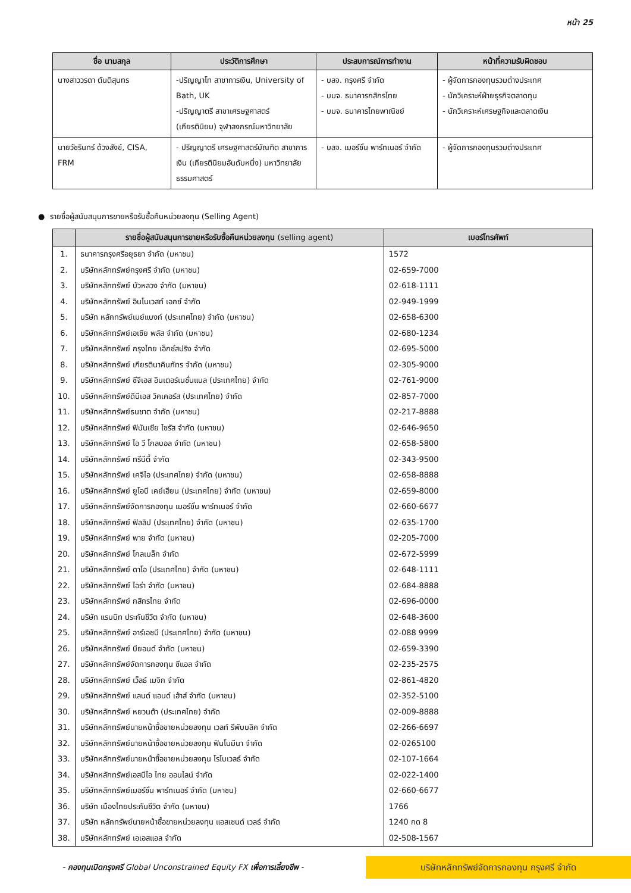หน้า 25
| ชื่อ นามสกุล | ประวัติการศึกษา | ประสบการณ์การทำงาน | หน้าที่ความรับผิดชอบ |
| --- | --- | --- | --- |
| นางสาววรดา ตันติสุนทร | -ปริญญาโท สาขาการเงิน, University of Bath, UK -ปริญญาตรี สาขาเศรษฐศาสตร์ (เกียรตินิยม) จุฬาลงกรณ์มหาวิทยาลัย | - บลจ. กรุงศรี จำกัด - บมจ. ธนาคารกสิกรไทย - บมจ. ธนาคารไทยพาณิชย์ | - ผู้จัดการกองทุนรวมต่างประเทศ - นักวิเคราะห์ฝ่ายธุรกิจตลาดทุน - นักวิเคราะห์เศรษฐกิจและตลาดเงิน |
| นายวัชรินทร์ ด้วงสังข์, CISA, FRM | - ปริญญาตรี เศรษฐศาสตร์บัณฑิต สาขาการเงิน (เกียรตินิยมอันดับหนึ่ง) มหาวิทยาลัยธรรมศาสตร์ | - บลจ. เมอร์ชั่น พาร์ทเนอร์ จำกัด | - ผู้จัดการกองทุนรวมต่างประเทศ |
● รายชื่อผู้สนับสนุนการขายหรือรับซื้อคืนหน่วยลงทุน (Selling Agent)
| | รายชื่อผู้สนับสนุนการขายหรือรับซื้อคืนหน่วยลงทุน (selling agent) | เบอร์โทรศัพท์ |
| --- | --- | --- |
| 1. | ธนาคารกรุงศรีอยุธยา จำกัด (มหาชน) | 1572 |
| 2. | บริษัทหลักทรัพย์กรุงศรี จำกัด (มหาชน) | 02-659-7000 |
| 3. | บริษัทหลักทรัพย์ บัวหลวง จำกัด (มหาชน) | 02-618-1111 |
| 4. | บริษัทหลักทรัพย์ อินโนเวสท์ เอกซ์ จำกัด | 02-949-1999 |
| 5. | บริษัท หลักทรัพย์เมย์แบงก์ (ประเทศไทย) จำกัด (มหาชน) | 02-658-6300 |
| 6. | บริษัทหลักทรัพย์เอเซีย พลัส จำกัด (มหาชน) | 02-680-1234 |
| 7. | บริษัทหลักทรัพย์ กรุงไทย เอ็กซ์สปริง จำกัด | 02-695-5000 |
| 8. | บริษัทหลักทรัพย์ เกียรตินาคินภัทร จำกัด (มหาชน) | 02-305-9000 |
| 9. | บริษัทหลักทรัพย์ ซีจีเอส อินเตอร์เนชั่นแนล (ประเทศไทย) จำกัด | 02-761-9000 |
| 10. | บริษัทหลักทรัพย์ดีบีเอส วิคเคอร์ส (ประเทศไทย) จำกัด | 02-857-7000 |
| 11. | บริษัทหลักทรัพย์ธนชาต จำกัด (มหาชน) | 02-217-8888 |
| 12. | บริษัทหลักทรัพย์ ฟินันเซีย ไซรัส จำกัด (มหาชน) | 02-646-9650 |
| 13. | บริษัทหลักทรัพย์ ไอ วี โกลบอล จำกัด (มหาชน) | 02-658-5800 |
| 14. | บริษัทหลักทรัพย์ ทรีนีตี้ จำกัด | 02-343-9500 |
| 15. | บริษัทหลักทรัพย์ เคจีไอ (ประเทศไทย) จำกัด (มหาชน) | 02-658-8888 |
| 16. | บริษัทหลักทรัพย์ ยูโอบี เคย์เฮียน (ประเทศไทย) จำกัด (มหาชน) | 02-659-8000 |
| 17. | บริษัทหลักทรัพย์จัดการกองทุน เมอร์ชั่น พาร์ทเนอร์ จำกัด | 02-660-6677 |
| 18. | บริษัทหลักทรัพย์ ฟิลลิป (ประเทศไทย) จำกัด (มหาชน) | 02-635-1700 |
| 19. | บริษัทหลักทรัพย์ พาย จำกัด (มหาชน) | 02-205-7000 |
| 20. | บริษัทหลักทรัพย์ โกลเบล็ก จำกัด | 02-672-5999 |
| 21. | บริษัทหลักทรัพย์ ดาโอ (ประเทศไทย) จำกัด (มหาชน) | 02-648-1111 |
| 22. | บริษัทหลักทรัพย์ ไอร่า จำกัด (มหาชน) | 02-684-8888 |
| 23. | บริษัทหลักทรัพย์ กสิกรไทย จำกัด | 02-696-0000 |
| 24. | บริษัท แรบบิท ประกันชีวิต จำกัด (มหาชน) | 02-648-3600 |
| 25. | บริษัทหลักทรัพย์ อาร์เอชบี (ประเทศไทย) จำกัด (มหาชน) | 02-088 9999 |
| 26. | บริษัทหลักทรัพย์ บียอนด์ จำกัด (มหาชน) | 02-659-3390 |
| 27. | บริษัทหลักทรัพย์จัดการกองทุน ซีแอล จำกัด | 02-235-2575 |
| 28. | บริษัทหลักทรัพย์ เว็ลธ์ เมจิก จำกัด | 02-861-4820 |
| 29. | บริษัทหลักทรัพย์ แลนด์ แอนด์ เฮ้าส์ จำกัด (มหาชน) | 02-352-5100 |
| 30. | บริษัทหลักทรัพย์ หยวนต้า (ประเทศไทย) จำกัด | 02-009-8888 |
| 31. | บริษัทหลักทรัพย์นายหน้าซื้อขายหน่วยลงทุน เวลท์ รีพับบลิค จำกัด | 02-266-6697 |
| 32. | บริษัทหลักทรัพย์นายหน้าซื้อขายหน่วยลงทุน ฟินโนมีนา จำกัด | 02-0265100 |
| 33. | บริษัทหลักทรัพย์นายหน้าซื้อขายหน่วยลงทุน โรโบเวลธ์ จำกัด | 02-107-1664 |
| 34. | บริษัทหลักทรัพย์เอสบีไอ ไทย ออนไลน์ จำกัด | 02-022-1400 |
| 35. | บริษัทหลักทรัพย์เมอร์ชั่น พาร์ทเนอร์ จำกัด (มหาชน) | 02-660-6677 |
| 36. | บริษัท เมืองไทยประกันชีวิต จำกัด (มหาชน) | 1766 |
| 37. | บริษัท หลักทรัพย์นายหน้าซื้อขายหน่วยลงทุน แอสเซนด์ เวลธ์ จำกัด | 1240 กด 8 |
| 38. | บริษัทหลักทรัพย์ เอเอสแอล จำกัด | 02-508-1567 |
- กองทุนเปิดกรุงศรี Global Unconstrained Equity FX เพื่อการเลี้ยงชีพ -
บริษัทหลักทรัพย์จัดการกองทุน กรุงศรี จำกัด